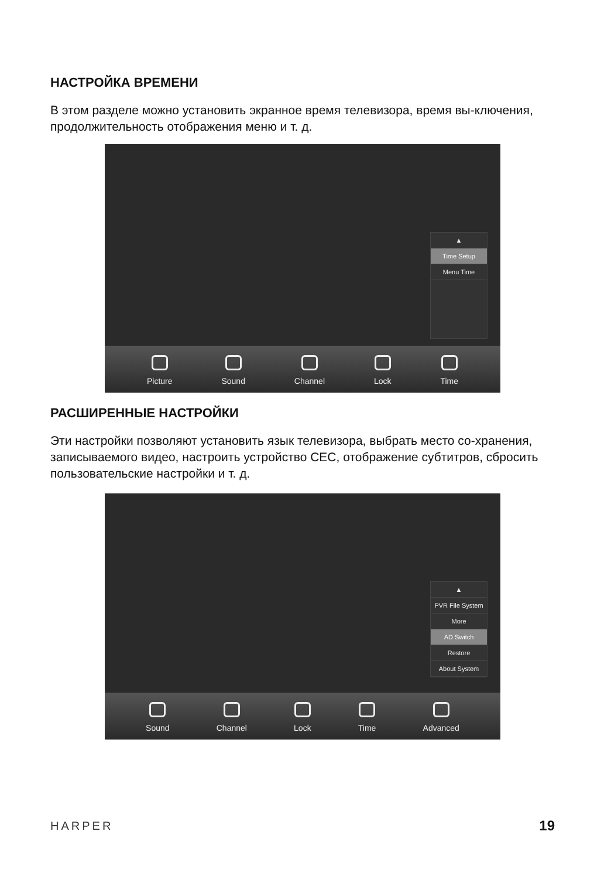НАСТРОЙКА ВРЕМЕНИ
В этом разделе можно установить экранное время телевизора, время вы-ключения, продолжительность отображения меню и т. д.
▲
Time Setup
Menu Time
Picture Sound Channel Lock Time
РАСШИРЕННЫЕ НАСТРОЙКИ
Эти настройки позволяют установить язык телевизора, выбрать место со-хранения, записываемого видео, настроить устройство CEC, отображение субтитров, сбросить пользовательские настройки и т. д.
▲
PVR File System
More
AD Switch
Restore
About System
Sound Channel Lock Time Advanced
HARPER 19